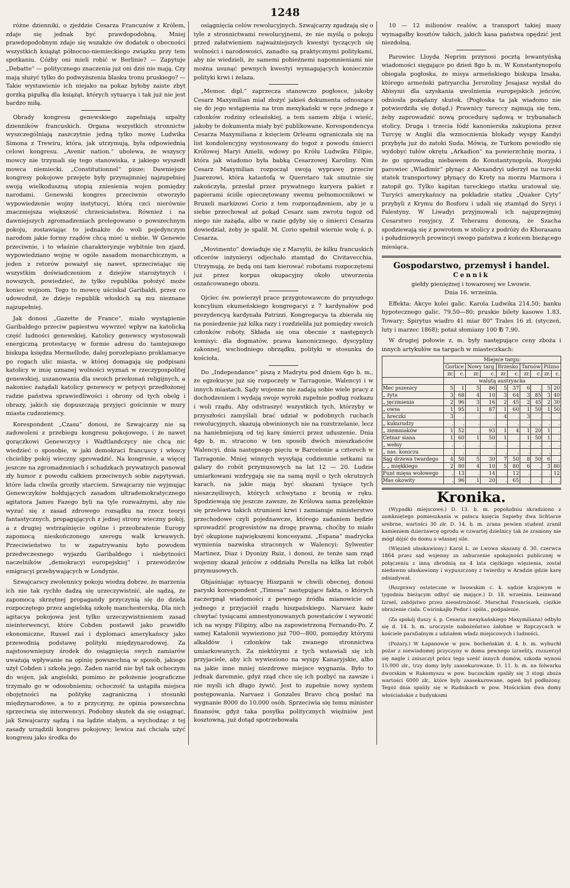1248
różne dzienniki, o zjeździe Cesarza Francuzów z Królem, zdaje się jednak być prawdopodobną. Mniej prawdopodobnym zdaje się wszakże ów dodatek o obecności wszystkich książąt północno-niemieckiego związku przy tem spotkaniu. Cóżby oni mieli robić w Berlinie? — Zapytuje „Debatte“ — politycznego znaczenia już oni dziś nie mają. Czy mają służyć tylko do podwyższenia blasku tronu pruskiego? — Takie wystawienie ich niejako na pokaz byłoby zaiste zbyt gorzką pigułką dla książąt, których sytuacya i tak już nie jest bardzo miłą.
Obrady kongresu genewskiego zapełniają szpalty dzienników francuskich. Organa wszystkich stronnictw wyszczególniają zaszczytnie jedną tylko mowę Ludwika Simona z Trewiru, która, jak utrzymują, była odpowiednią celowi kongresu. „Avenir nation.“ ubolewa, że wszyscy mowcy nie trzymali się tego stanowiska, z jakiego wyszedł mowca niemiecki. „Constitutionnel“ pisze: Dawniejsze kongresy pokojowe przejęte były przynajmniej najzupełniej swoją wielkoduszną utopią zniesienia wojen pomiędzy narodami. Genewski kongres przeciwnie otworzyło wypowiedzenie wojny instytucyi, którą czci nierównie znaczniejsza większość chrześciaństwa. Również i na dawniejszych zgromadzeniach prelegowano o powszechnym pokoju, zostawiając to jednakże do woli pojedynczym narodom jakie formy rządów chcą mieć u siebie. W Genewie przeciwnie, i to właśnie charakteryzuje wybitnie ten zjazd, wypowiedziano wojnę w ogóle zasadom monarchicznym, a jeden z retorów poważył się nawet, sprzeciwiając się wszystkim doświadczeniom z dziejów starożytnych i nowszych, powiedzieć, że tylko republika położyć może koniec wojnom. Tego to mowcę uściskał Garibaldi, przez co udowodnił, że dzieje republik włoskich są mu nieznane najzupełniej.
Jak donosi „Gazette de France“, miało wystąpienie Garibaldego przeciw papiestwu wywrzeć wpływ na katolicką część ludności genewskiej. Katolicy genewscy wystosowali energiczną protestacyę w formie adresu do tamtejszego biskupa księdza Mermellode, dalej porozlepiano proklamacye po rogach ulic miasta, w której domagają się podpisani katolicy w imię uznanej wolności wyznań w rzeczypospolitej genewskiej, uszanowania dla swoich przekonań religijnych, a nakoniec zażądali katolicy genewscy w petycyi przedłożonej radzie państwa sprawiedliwości i obrony od tych obelg i obrazy, jakich się dopuszczają przyjęci gościnnie w mury miasta cudzoziemcy.
Korespondent „Czasu“ donosi, że Szwajcarzy nie są zadowoleni z przebiegu kongresu pokojowego, i że nawet gorączkowi Genewczycy i Wadtlandczycy nie chcą nic wiedzieć o sposobie, w jaki demokraci francuscy i włoscy chcieliby pokój wieczny sprowadzić. Na kongresie, a więcej jeszcze na zgromadzeniach i schadzkach prywatnych panował zły humor z powodu całkiem przeciwnych sobie zapytywań, które lada chwila groziły starciem. Szwajcarzy nie wyjmując Genewczyków hołdujących zasadom ultrademokratycznego agitatora James Fazego byli na tyle rozważnymi, aby nie wyzuć się z zasad zdrowego rozsądku na rzecz teoryi fantastycznych, propagujących z jednej strony wieczny pokój, a z drugiej wstrząśnięcie ogólne i przeobrażenie Europy zapomocą nieskończonego szeregu walk krwawych. Przeciwieństwo to w zapatrywaniu było powodem przedwczesnego wyjazdu Garibaldego i niebytności naczelników „demokracyi europejskiej“ i przewódzców emigracyi przebywających w Londynie.
Szwajcarscy zwolennicy pokoju wiedzą dobrze, że marzenia ich nie tak rychło dadzą się urzeczywistnić, ale sądzą, że zapomocą skrzętnej propagandy przyczynią się do dzieła rozpoczętego przez angielską szkołę manchesterską. Dla nich agitacya pokojowa jest tylko urzeczywistnieniem zasad nieinterwencyi, które Cobden postawił jako prawidło ekonomiczne, Russel zaś i dyplomaci amerykańscy jako przewodnią podstawę polityki międzynarodowej. Za najstosowniejszy środek do osiągnięcia swych zamiarów uważają wpływanie na opinię powszechną w sposób, jakiego użył Cobden i szkoła jego. Żaden naród nie był tak ochoczym do wojen, jak angielski, pomimo że położenie jeograficzne trzymało go w odosobnieniu; ochoczość ta ustąpiła miejsca obojętności na politykę zagraniczną i stosunki międzynarodowe, a to z przyczyny, że opinia powszechna sprzeciwia się interwencyi. Podobny skutek da się osiągnąć, jak Szwajcarzy sądzą i na lądzie stałym, a wychodząc z tej zasady urządzili kongres pokojowy; lewica zaś chciała użyć kongresu jako środka do
osiągnięcia celów rewolucyjnych. Szwajcarzy zgadzają się o tyle z stronnictwami rewolucyjnemi, że nie myślą o pokoju przed załatwieniem najważniejszych kwestyi tyczących się wolności i narodowości, zanadto są praktycznymi politykami, aby nie wiedzieli, że samemi pobieżnemi napomnieniami nie można usunąć pewnych kwestyi wymagających koniecznie polityki krwi i żelaza.
„Memor. dipl.“ zaprzecza stanowczo pogłosce, jakoby Cesarz Maxymilian miał złożyć jakieś dokumenta odnoszące się do jego wstąpienia na tron mexykański w ręce jednego z członków rodziny orleańskiej, a tem samem zbija i wieść, jakoby te dokumenta miały być publikowane. Korespondencya Cesarza Maxymiliana z księciem Orleanu ograniczała się na list kondolencyjny wystosowany do tegoż z powodu śmierci Królowej Maryi Amelii, wdowy po Królu Ludwiku Filipie, która jak wiadomo była babką Cesarzowej Karoliny. Nim Cesarz Maxymilian rozpoczął swoją wyprawę przeciw Juarezowi, która katastofą w Queretaro tak smutnie się zakończyła, przesłał przez prywatnego kuryera pakiet z papierami ściśle opieczętowany swemu pełnomocnikowi w Bruxeli markizowi Corio z tem rozporządzeniem, aby je u siebie przechował aż pokąd Cesarz sam zwrotu tegoż od niego nie zażąda, albo w razie gdyby się o śmierci Cesarza dowiedział, żeby je spalił. M. Corio spełnił wiernie wolę ś. p. Cesarza.
„Movimento“ dowiaduje się z Marsylii, że kilku francuskich oficerów inżynieryi odjechało ztamtąd do Civitavecchia. Utrzymują, że będą oni tam kierować robotami rozpoczętemi już przez korpus okupacyjny około utworzenia oszańcowanego obozu.
Ojciec św. powierzył prace przygotowawcze do przyszłego koncylium ekumeńskiego kongregacyi z 7 kardynałów pod prezydencyą kardynała Patrizzi. Kongregacya ta zbierała się na posiedzenie już kilka razy i rozdzieliła już pomiędzy swoich członków roboty. Składa się ona obecnie z następnych komisyi: dla dogmatów, prawa kanonicznego, dyscypliny zakonnej, wschodniego obrządku, polityki w stosunku do kościoła.
Do „Independance“ piszą z Madrytu pod dniem 6go b. m., że egzekucye już się rozpoczęły w Tarragonie, Walencyi i w innych miastach. Sądy wojenne nie zadają sobie wiele pracy z dochodzeniem i wydają swoje wyroki zupełnie podług rozkazu i woli rządu. Aby odstraszyć wszystkich tych, którzyby w przyszłości zamyślali brać udział w podobnych ruchach rewolucyjnych, skazują obwinionych nie na rozstrzelanie, lecz na haniebniejszą od tej karę śmierci przez uduszenie. Dnia 4go b. m. stracono w ten sposób dwóch mieszkańców Walencyi, dnia następnego pięciu w Barcelonie a czterech w Tarragonie. Mniej winnych wysyłają codziennie setkami na galary do robót przymusowych na lat 12 — 20. Ludzie umiarkowani wzdrygają się na samą myśl o tych okrutnych karach, na jakie mają być skazani tysiące tych nieszczęśliwych, których schwytano z bronią w ręku. Spodziewają się jeszcze zawsze, że Królowa sama przelęknie się przelewu takich strumieni krwi i zamianuje ministerstwo przechodowe czyli pojednawcze, którego zadaniem będzie sprowadzić progresistów na drogę prawną, choćby to miało być okupione największemi koncesyami. „Espana“ madrycka wymienia nazwiska straconych w Walencyi: Sylwester Martinez, Diaz i Dyonizy Ruiz, i donosi, że tenże sam rząd wojenny skazał jeńców z oddziału Perella na kilka lat robót przymusowych.
Objaśniając sytuacyę Hiszpanii w chwili obecnej, donosi paryski korespondent „Timesa“ następujące fakta, o których zaczerpnął wiadomości z pewnego źródła mianowicie od jednego z przyjaciół rządu hiszpańskiego. Narvaez każe chwytać tysiącami amnestyonowanych powstańców i wywozić ich na wyspy Filipiny, albo na zapowietrzoną Fernando-Po. Z samej Katalonii wywieziono już 700—800, pomiędzy którymi alkaldów i członków tak zwanego stronnictwa umiarkowanych. Za niektórymi z tych wstawiali się ich przyjaciele, aby ich wywieziono na wyspy Kanaryjskie, albo na jakie inne mniej niezdrowe miejsce wygnania. Było to jednak daremnie, gdyż rząd chce się ich pozbyć na zawsze i nie myśli ich długo żywić. Jest to zupełnie nowy system postępowania. Narvaez i Gonzales Bravo chcą posłać na wygnanie 8000 do 10.000 osób. Sprzeciwia się temu minister finansów, gdyż taka posyłka politycznych więźniów jest kosztowną, już dotąd spotrzebowała
10 — 12 milionów realów, a transport takiej masy wymagałby kosztów takich, jakich kasa państwa opędzić jest niezdolną.
Parowiec Lloyda Neprim przynosi pocztą lewantyńską wiadomości sięgające po dzień 8go b. m. W Konstantynopolu obiegała pogłoska, że misya armeńskiego biskupa Izsaka, którego armeński patryarcha Jerozoliny Jesajasz wysłał do Abisynii dla uzyskania uwolnienia europejskich jeńców, odniosła pożądany skutek. (Pogłoska ta jak wiadomo nie potwierdziła się dotąd.) Prawnicy tureccy zajmują się tem, żeby zaprowadzić nową procedurę sądową w trybunałach stolicy. Druga i trzecia łódź kanonierska zakupiona przez Turcyę w Anglii dla wzmocnienia blokady wyspy Kandyi przybyła już do zatoki Suda. Mówią, że Turkom powiodło się wydobyć tułów okrętu „Arkadion“ na powierzchnię morza, i że go sprowadzą niebawem do Konstantynopola. Rosyjski parowiec „Wladimir“ płynąc z Alexandryi uderzył na turecki statek transportowy płynący do Krety na morzu Marmora i zatopił go. Tylko kapitan tureckiego statku uratował się. Turyści amerykańscy na pokładzie statku „Quaker Cyty“ przybyli z Krymu do Bosforu i udali się ztamtąd do Syryi i Palestyny. W Liwadyi przyjmowali ich najuprzejmiej Cesarstwo rosyjscy. Z Teheranu donoszą, że Szacha spodziewają się z powrotem w stolicy z podróży do Khorasanu i południowych prowincyi swego państwa z końcem bieżącego miesiąca.
Gospodarstwo, przemysł i handel.
Cennik
giełdy pieniężnej i towarowej we Lwowie.
Dnia 16. września.
Effekta: Akcye kolei galic. Karola Ludwika 214.50; banku hypotecznego galic. 79.50—80; pruskie bilety kasowe 1.83. Towary: Spirytus wiadro 41 miar 80° Trales 16 zł. (styczeń, luty i marzec 1868); potaż słomiany 100 ℔ 7.90.
W drugiej połowie z. m. były następujące ceny zboża i innych artykułów na targach w miasteczkach:
| | Miejsce targu: | | | | | | | | | |
| --- | --- | --- | --- | --- | --- | --- | --- | --- | --- | --- |
| | Gorlice | | Nowy targ | | Brzesko | | Tarnów | | Pilzno | |
| | zr. | c. | zr. | c. | zr. | c. | zr. | c. | zr. | c. |
| | walutą austryacka | | | | | | | | | |
| Mec pszenicy | 5 | 1 | 5 | 86 | 5 | 37 | 6 | . | 5 | 20 |
| „ żyta | 3 | 68 | 4 | 10 | 3 | 64 | 3 | 85 | 3 | 40 |
| „ jęczmienia | 2 | 96 | 3 | 16 | 2 | 45 | 2 | 45 | 2 | 30 |
| „ owsa | 1 | 95 | 1 | 87 | 1 | 60 | 1 | 50 | 1 | 50 |
| „ hreczki | 3 | . | . | . | 4 | . | 3 | . | . | . |
| „ kukurudzy | . | . | . | . | . | . | . | . | . | . |
| „ ziemniaków | 1 | 52 | . | 93 | 1 | 4 | 1 | 20 | 1 | . |
| Cetnar siana | 1 | 60 | 1 | 50 | 1 | . | 1 | 50 | 1 | . |
| „ wełny | . | . | . | . | . | . | . | . | . | . |
| „ nas. koniczu | . | . | . | . | . | . | . | . | . | . |
| Sąg drzewa twardego | 4 | 50 | 5 | 30 | 7 | 50 | 8 | 50 | 6 | . |
| „ „ miękkiego | 2 | 80 | 4 | 10 | 5 | 80 | 6 | . | 3 | 80 |
| Funt mięsa wołowego | . | 13 | . | 14 | . | 12 | . | . | . | 12 |
| Mas okowity | . | 96 | 1 | 20 | . | 65 | . | . | . | . |
Kronika.
(Wypadki miejscowe.) D. 13. b. m. popołudniu skradziono z zamkniętego pomieszkania w pałacu księcia Sapiehy dwa lichtarze srebrne, wartości 30 złr. D. 14. b. m. zrana pewien student zranił kamieniem dzierżawcę ogrodu w czwartej dzielnicy tak że zraniony nie mógł dójść do domu o własnej sile.
(Więzień ułaskawiony.) Karol L. ze Lwowa skazany d. 30. czerwca 1864 przez sąd wojenny za zaburzenie spokojności publicznej w połączeniu z inną zbrodnią na 4 lata ciężkiego więzienia, został niedawno ułaskawiony i wypuszczony z twierdzy w Aradzie gdzie karę odsiadywał.
(Rozprawy ostateczne w lwowskim c. k. sądzie krajowym w tygodniu bieżącym odbyć się mające.) D. 18. września. Leinwand Izrael, zabójstwo przez nieostrożność. Marschal Franciszek, ciężkie obrażenie ciała. Cwirinkajło Fedor i spóln., podpalenie.
(Za spokój duszy ś. p. Cesarza mexykańskiego Maxymiliana) odbyło się d. 14. b. m. uroczyste nabożeństwo żałobne w Ropczycach w kościele parafialnym z udziałem władz miejscowych i ludności.
(Pożary.) W Łapanowie w pow. bocheńskim d. 4. b. m. wybuchł pożar z niewiadomej przyczyny w domu pewnego izraelity, rozszerzył się nagle i zniszczył prócz tego sześć innych domów, szkoda wynosi 15.000 złr., trzy domy były zaasekurowane. D. 11. b. m. na folwarku dworskim w Rukomyszu w pow. buczackim spaliły się 3 stogi zboża wartości 6000 złr., które były zaasekurowane, ogień był podłożony. Tegoż dnia spaliły się w Rudnikach w pow. Mościckim dwa domy włościańskie z budynkami